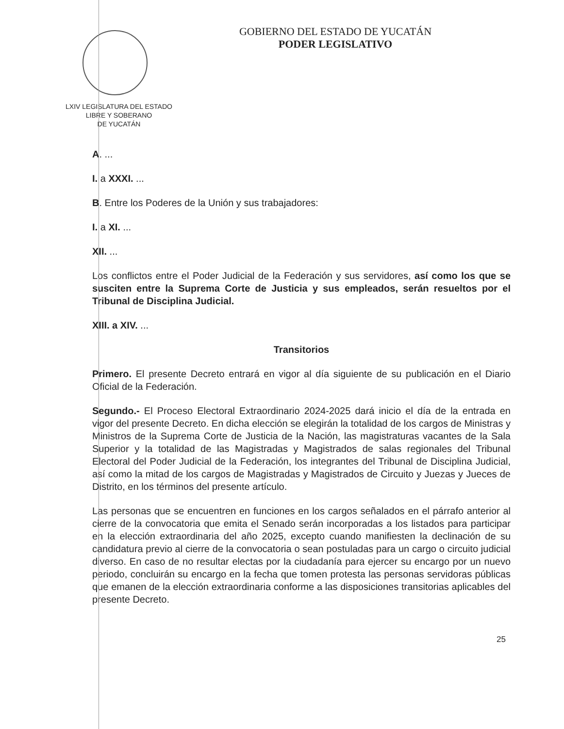LXIV LEGISLATURA DEL ESTADO
LIBRE Y SOBERANO
DE YUCATÁN
GOBIERNO DEL ESTADO DE YUCATÁN
PODER LEGISLATIVO
A. ...
I. a XXXI. ...
B. Entre los Poderes de la Unión y sus trabajadores:
I. a XI. ...
XII. ...
Los conflictos entre el Poder Judicial de la Federación y sus servidores, así como los que se susciten entre la Suprema Corte de Justicia y sus empleados, serán resueltos por el Tribunal de Disciplina Judicial.
XIII. a XIV. ...
Transitorios
Primero. El presente Decreto entrará en vigor al día siguiente de su publicación en el Diario Oficial de la Federación.
Segundo.- El Proceso Electoral Extraordinario 2024-2025 dará inicio el día de la entrada en vigor del presente Decreto. En dicha elección se elegirán la totalidad de los cargos de Ministras y Ministros de la Suprema Corte de Justicia de la Nación, las magistraturas vacantes de la Sala Superior y la totalidad de las Magistradas y Magistrados de salas regionales del Tribunal Electoral del Poder Judicial de la Federación, los integrantes del Tribunal de Disciplina Judicial, así como la mitad de los cargos de Magistradas y Magistrados de Circuito y Juezas y Jueces de Distrito, en los términos del presente artículo.
Las personas que se encuentren en funciones en los cargos señalados en el párrafo anterior al cierre de la convocatoria que emita el Senado serán incorporadas a los listados para participar en la elección extraordinaria del año 2025, excepto cuando manifiesten la declinación de su candidatura previo al cierre de la convocatoria o sean postuladas para un cargo o circuito judicial diverso. En caso de no resultar electas por la ciudadanía para ejercer su encargo por un nuevo periodo, concluirán su encargo en la fecha que tomen protesta las personas servidoras públicas que emanen de la elección extraordinaria conforme a las disposiciones transitorias aplicables del presente Decreto.
25